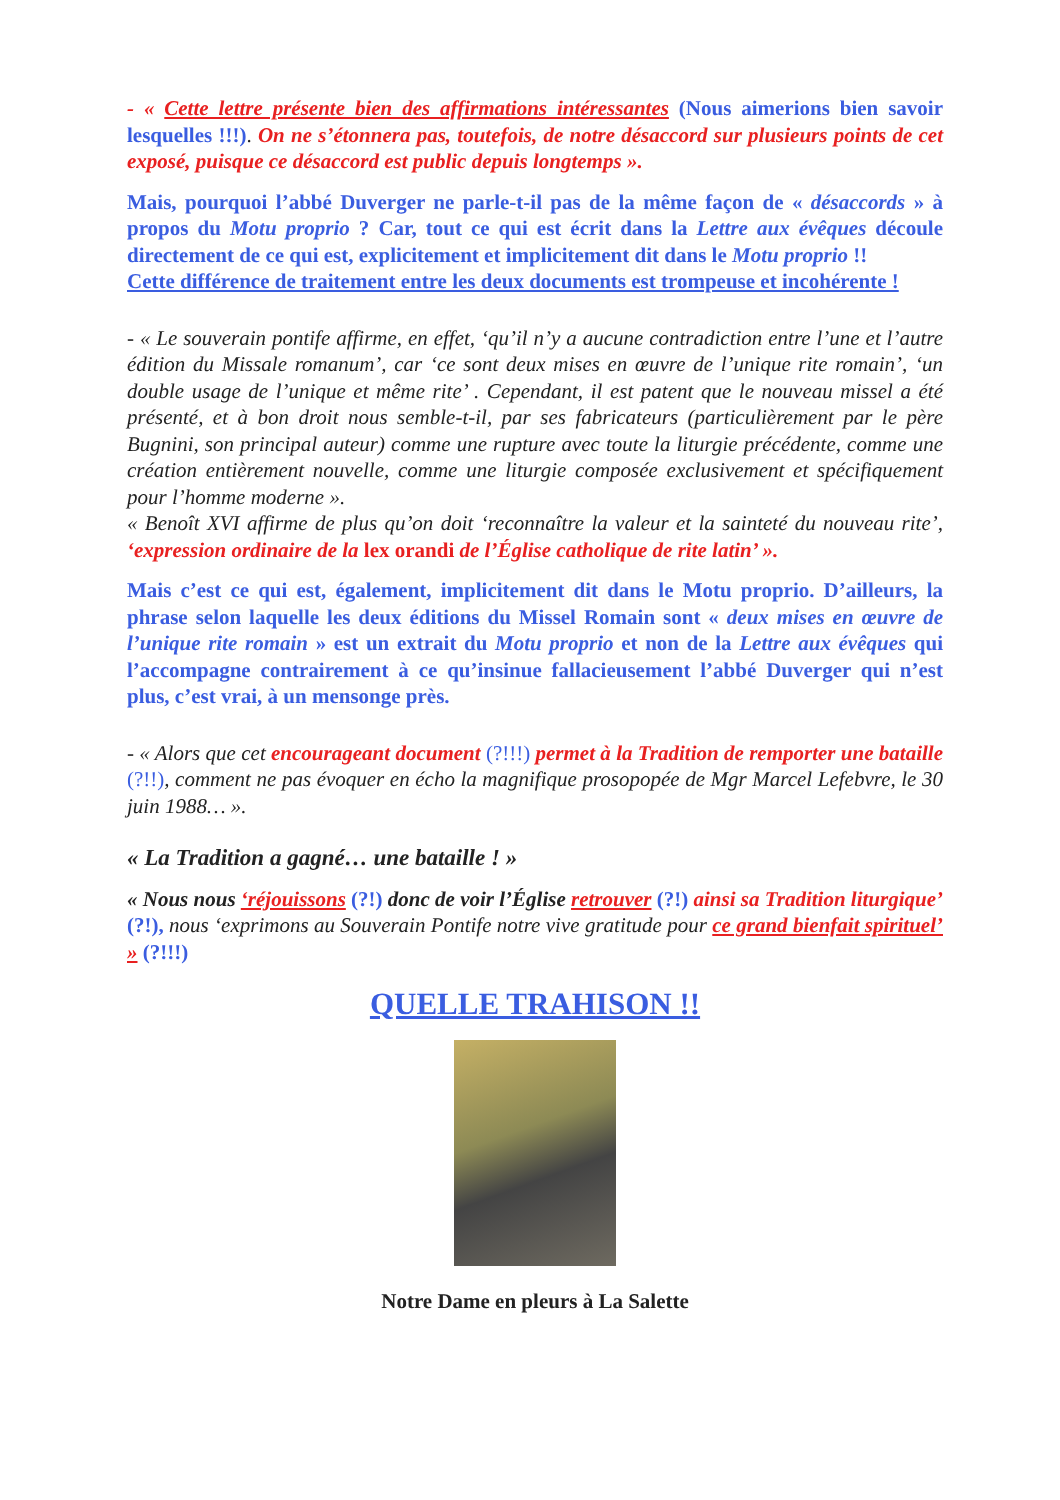- « Cette lettre présente bien des affirmations intéressantes (Nous aimerions bien savoir lesquelles !!!). On ne s’étonnera pas, toutefois, de notre désaccord sur plusieurs points de cet exposé, puisque ce désaccord est public depuis longtemps ».
Mais, pourquoi l’abbé Duverger ne parle-t-il pas de la même façon de « désaccords » à propos du Motu proprio ? Car, tout ce qui est écrit dans la Lettre aux évêques découle directement de ce qui est, explicitement et implicitement dit dans le Motu proprio !!
Cette différence de traitement entre les deux documents est trompeuse et incohérente !
- « Le souverain pontife affirme, en effet, ‘qu’il n’y a aucune contradiction entre l’une et l’autre édition du Missale romanum’, car ‘ce sont deux mises en œuvre de l’unique rite romain’, ‘un double usage de l’unique et même rite’ . Cependant, il est patent que le nouveau missel a été présenté, et à bon droit nous semble-t-il, par ses fabricateurs (particulièrement par le père Bugnini, son principal auteur) comme une rupture avec toute la liturgie précédente, comme une création entièrement nouvelle, comme une liturgie composée exclusivement et spécifiquement pour l’homme moderne ».
« Benoît XVI affirme de plus qu’on doit ‘reconnaître la valeur et la sainteté du nouveau rite’, ‘expression ordinaire de la lex orandi de l’Église catholique de rite latin’ ».
Mais c’est ce qui est, également, implicitement dit dans le Motu proprio. D’ailleurs, la phrase selon laquelle les deux éditions du Missel Romain sont « deux mises en œuvre de l’unique rite romain » est un extrait du Motu proprio et non de la Lettre aux évêques qui l’accompagne contrairement à ce qu’insinue fallacieusement l’abbé Duverger qui n’est plus, c’est vrai, à un mensonge près.
- « Alors que cet encourageant document (?!!!) permet à la Tradition de remporter une bataille (?!!), comment ne pas évoquer en écho la magnifique prosopopée de Mgr Marcel Lefebvre, le 30 juin 1988… ».
« La Tradition a gagné… une bataille ! »
« Nous nous ‘réjouissons (?!) donc de voir l’Église retrouver (?!) ainsi sa Tradition liturgique’ (?!), nous ‘exprimons au Souverain Pontife notre vive gratitude pour ce grand bienfait spirituel’ » (?!!!)
QUELLE TRAHISON !!
Notre Dame en pleurs à La Salette